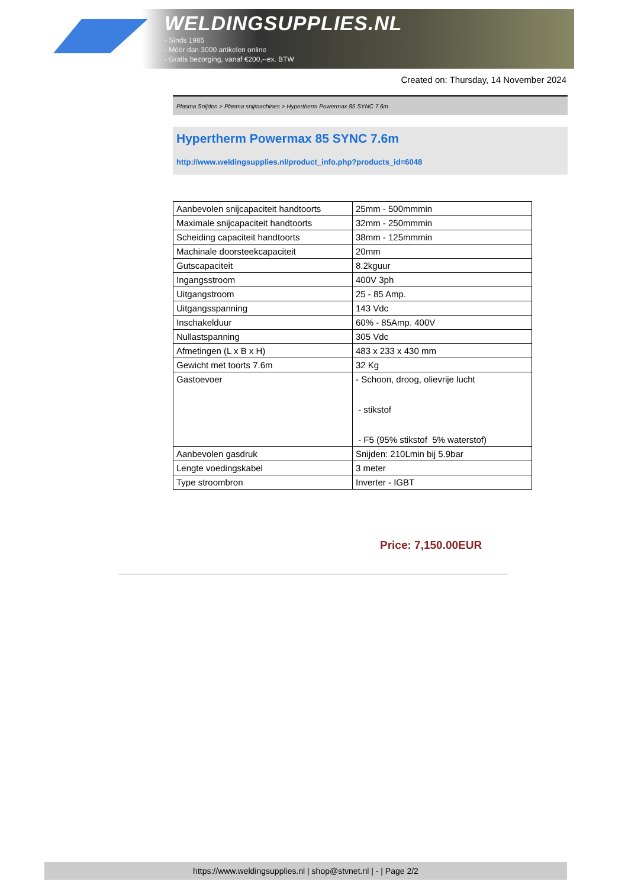WELDINGSUPPLIES.NL
- Sinds 1985
- Méér dan 3000 artikelen online
- Gratis bezorging, vanaf €200,--ex. BTW
Created on: Thursday, 14 November 2024
Plasma Snijden > Plasma snijmachines > Hypertherm Powermax 85 SYNC 7.6m
Hypertherm Powermax 85 SYNC 7.6m
http://www.weldingsupplies.nl/product_info.php?products_id=6048
| Aanbevolen snijcapaciteit handtoorts | 25mm - 500mmmin |
| Maximale snijcapaciteit handtoorts | 32mm - 250mmmin |
| Scheiding capaciteit handtoorts | 38mm - 125mmmin |
| Machinale doorsteekcapaciteit | 20mm |
| Gutscapaciteit | 8.2kguur |
| Ingangsstroom | 400V 3ph |
| Uitgangstroom | 25 - 85 Amp. |
| Uitgangsspanning | 143 Vdc |
| Inschakelduur | 60% - 85Amp. 400V |
| Nullastspanning | 305 Vdc |
| Afmetingen (L x B x H) | 483 x 233 x 430 mm |
| Gewicht met toorts 7.6m | 32 Kg |
| Gastoevoer | - Schoon, droog, olievrije lucht - stikstof - F5 (95% stikstof 5% waterstof) |
| Aanbevolen gasdruk | Snijden: 210Lmin bij 5.9bar |
| Lengte voedingskabel | 3 meter |
| Type stroombron | Inverter - IGBT |
Price: 7,150.00EUR
https://www.weldingsupplies.nl | shop@stvnet.nl | - | Page 2/2